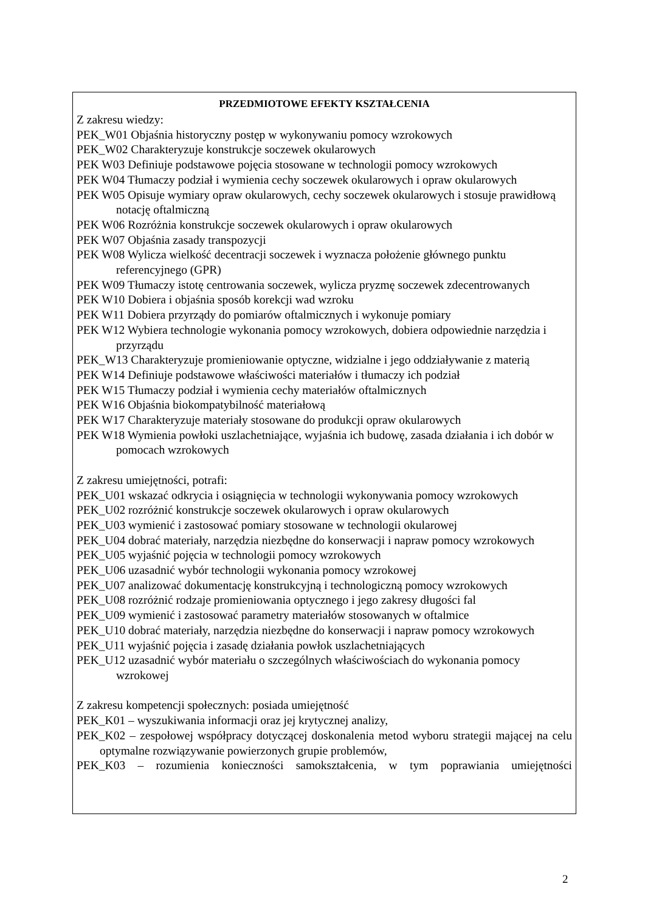PRZEDMIOTOWE EFEKTY KSZTAŁCENIA
Z zakresu wiedzy:
PEK_W01 Objaśnia historyczny postęp w wykonywaniu pomocy wzrokowych
PEK_W02 Charakteryzuje konstrukcje soczewek okularowych
PEK W03 Definiuje podstawowe pojęcia stosowane w technologii pomocy wzrokowych
PEK W04 Tłumaczy podział i wymienia cechy soczewek okularowych i opraw okularowych
PEK W05 Opisuje wymiary opraw okularowych, cechy soczewek okularowych i stosuje prawidłową notację oftalmiczną
PEK W06 Rozróżnia konstrukcje soczewek okularowych i opraw okularowych
PEK W07 Objaśnia zasady transpozycji
PEK W08 Wylicza wielkość decentracji soczewek i wyznacza położenie głównego punktu referencyjnego (GPR)
PEK W09 Tłumaczy istotę centrowania soczewek, wylicza pryzmę soczewek zdecentrowanych
PEK W10 Dobiera i objaśnia sposób korekcji wad wzroku
PEK W11 Dobiera przyrządy do pomiarów oftalmicznych i wykonuje pomiary
PEK W12 Wybiera technologie wykonania pomocy wzrokowych, dobiera odpowiednie narzędzia i przyrządu
PEK_W13 Charakteryzuje promieniowanie optyczne, widzialne i jego oddziaływanie z materią
PEK W14 Definiuje podstawowe właściwości materiałów i tłumaczy ich podział
PEK W15 Tłumaczy podział i wymienia cechy materiałów oftalmicznych
PEK W16 Objaśnia biokompatybilność materiałową
PEK W17 Charakteryzuje materiały stosowane do produkcji opraw okularowych
PEK W18 Wymienia powłoki uszlachetniające, wyjaśnia ich budowę, zasada działania i ich dobór w pomocach wzrokowych
Z zakresu umiejętności, potrafi:
PEK_U01 wskazać odkrycia i osiągnięcia w technologii wykonywania pomocy wzrokowych
PEK_U02 rozróżnić konstrukcje soczewek okularowych i opraw okularowych
PEK_U03 wymienić i zastosować pomiary stosowane w technologii okularowej
PEK_U04 dobrać materiały, narzędzia niezbędne do konserwacji i napraw pomocy wzrokowych
PEK_U05 wyjaśnić pojęcia w technologii pomocy wzrokowych
PEK_U06 uzasadnić wybór technologii wykonania pomocy wzrokowej
PEK_U07 analizować dokumentację konstrukcyjną i technologiczną pomocy wzrokowych
PEK_U08 rozróżnić rodzaje promieniowania optycznego i jego zakresy długości fal
PEK_U09 wymienić i zastosować parametry materiałów stosowanych w oftalmice
PEK_U10 dobrać materiały, narzędzia niezbędne do konserwacji i napraw pomocy wzrokowych
PEK_U11 wyjaśnić pojęcia i zasadę działania powłok uszlachetniających
PEK_U12 uzasadnić wybór materiału o szczególnych właściwościach do wykonania pomocy wzrokowej
Z zakresu kompetencji społecznych: posiada umiejętność
PEK_K01 – wyszukiwania informacji oraz jej krytycznej analizy,
PEK_K02 – zespołowej współpracy dotyczącej doskonalenia metod wyboru strategii mającej na celu optymalne rozwiązywanie powierzonych grupie problemów,
PEK_K03 – rozumienia konieczności samokształcenia, w tym poprawiania umiejętności
2